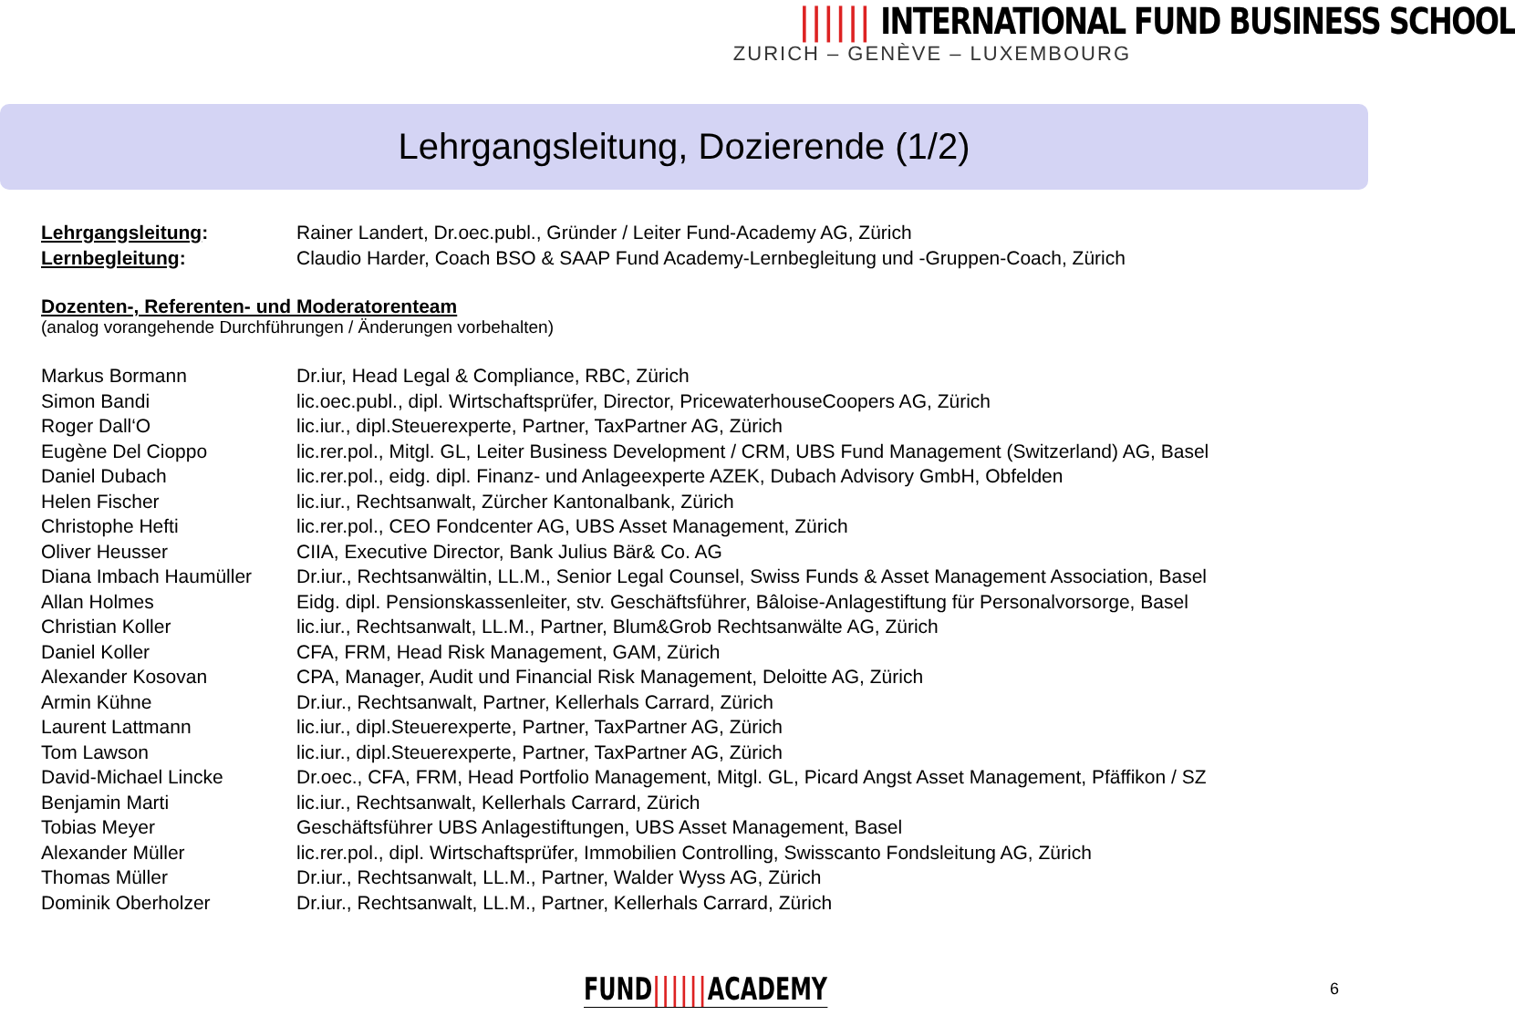|||||| INTERNATIONAL FUND BUSINESS SCHOOL
ZURICH – GENÈVE – LUXEMBOURG
Lehrgangsleitung, Dozierende (1/2)
| Lehrgangsleitung : | Rainer Landert, Dr.oec.publ., Gründer / Leiter Fund-Academy AG, Zürich |
| Lernbegleitung : | Claudio Harder, Coach BSO & SAAP Fund Academy-Lernbegleitung und -Gruppen-Coach, Zürich |
Dozenten-, Referenten- und Moderatorenteam
(analog vorangehende Durchführungen / Änderungen vorbehalten)
| Markus Bormann | Dr.iur, Head Legal & Compliance, RBC, Zürich |
| Simon Bandi | lic.oec.publ., dipl. Wirtschaftsprüfer, Director, PricewaterhouseCoopers AG, Zürich |
| Roger Dall‘O | lic.iur., dipl.Steuerexperte, Partner, TaxPartner AG, Zürich |
| Eugène Del Cioppo | lic.rer.pol., Mitgl. GL, Leiter Business Development / CRM, UBS Fund Management (Switzerland) AG, Basel |
| Daniel Dubach | lic.rer.pol., eidg. dipl. Finanz- und Anlageexperte AZEK, Dubach Advisory GmbH, Obfelden |
| Helen Fischer | lic.iur., Rechtsanwalt, Zürcher Kantonalbank, Zürich |
| Christophe Hefti | lic.rer.pol., CEO Fondcenter AG, UBS Asset Management, Zürich |
| Oliver Heusser | CIIA, Executive Director, Bank Julius Bär& Co. AG |
| Diana Imbach Haumüller | Dr.iur., Rechtsanwältin, LL.M., Senior Legal Counsel, Swiss Funds & Asset Management Association, Basel |
| Allan Holmes | Eidg. dipl. Pensionskassenleiter, stv. Geschäftsführer, Bâloise-Anlagestiftung für Personalvorsorge, Basel |
| Christian Koller | lic.iur., Rechtsanwalt, LL.M., Partner, Blum&Grob Rechtsanwälte AG, Zürich |
| Daniel Koller | CFA, FRM, Head Risk Management, GAM, Zürich |
| Alexander Kosovan | CPA, Manager, Audit und Financial Risk Management, Deloitte AG, Zürich |
| Armin Kühne | Dr.iur., Rechtsanwalt, Partner, Kellerhals Carrard, Zürich |
| Laurent Lattmann | lic.iur., dipl.Steuerexperte, Partner, TaxPartner AG, Zürich |
| Tom Lawson | lic.iur., dipl.Steuerexperte, Partner, TaxPartner AG, Zürich |
| David-Michael Lincke | Dr.oec., CFA, FRM, Head Portfolio Management, Mitgl. GL, Picard Angst Asset Management, Pfäffikon / SZ |
| Benjamin Marti | lic.iur., Rechtsanwalt, Kellerhals Carrard, Zürich |
| Tobias Meyer | Geschäftsführer UBS Anlagestiftungen, UBS Asset Management, Basel |
| Alexander Müller | lic.rer.pol., dipl. Wirtschaftsprüfer, Immobilien Controlling, Swisscanto Fondsleitung AG, Zürich |
| Thomas Müller | Dr.iur., Rechtsanwalt, LL.M., Partner, Walder Wyss AG, Zürich |
| Dominik Oberholzer | Dr.iur., Rechtsanwalt, LL.M., Partner, Kellerhals Carrard, Zürich |
FUND||||||ACADEMY 6